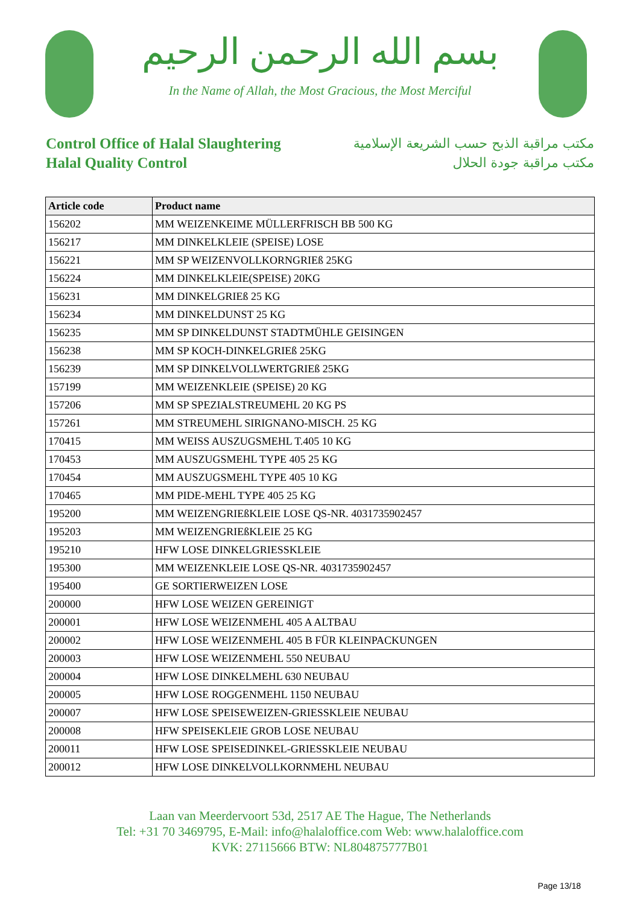بسم الله الرحمن الرحيم
In the Name of Allah, the Most Gracious, the Most Merciful
Control Office of Halal Slaughtering
Halal Quality Control
مكتب مراقبة الذبح حسب الشريعة الإسلامية
مكتب مراقبة جودة الحلال
| Article code | Product name |
| --- | --- |
| 156202 | MM WEIZENKEIME MÜLLERFRISCH BB 500 KG |
| 156217 | MM DINKELKLEIE (SPEISE) LOSE |
| 156221 | MM SP WEIZENVOLLKORNGRIEß 25KG |
| 156224 | MM DINKELKLEIE(SPEISE) 20KG |
| 156231 | MM DINKELGRIEß 25 KG |
| 156234 | MM DINKELDUNST 25 KG |
| 156235 | MM SP DINKELDUNST STADTMÜHLE GEISINGEN |
| 156238 | MM SP KOCH-DINKELGRIEß 25KG |
| 156239 | MM SP DINKELVOLLWERTGRIEß 25KG |
| 157199 | MM WEIZENKLEIE (SPEISE) 20 KG |
| 157206 | MM SP SPEZIALSTREUMEHL 20 KG PS |
| 157261 | MM STREUMEHL SIRIGNANO-MISCH. 25 KG |
| 170415 | MM WEISS AUSZUGSMEHL T.405 10 KG |
| 170453 | MM AUSZUGSMEHL TYPE 405 25 KG |
| 170454 | MM AUSZUGSMEHL TYPE 405 10 KG |
| 170465 | MM PIDE-MEHL TYPE 405 25 KG |
| 195200 | MM WEIZENGRIEßKLEIE LOSE QS-NR. 4031735902457 |
| 195203 | MM WEIZENGRIEßKLEIE 25 KG |
| 195210 | HFW LOSE DINKELGRIESSKLEIE |
| 195300 | MM WEIZENKLEIE LOSE QS-NR. 4031735902457 |
| 195400 | GE SORTIERWEIZEN LOSE |
| 200000 | HFW LOSE WEIZEN GEREINIGT |
| 200001 | HFW LOSE WEIZENMEHL 405 A ALTBAU |
| 200002 | HFW LOSE WEIZENMEHL 405 B FÜR KLEINPACKUNGEN |
| 200003 | HFW LOSE WEIZENMEHL 550 NEUBAU |
| 200004 | HFW LOSE DINKELMEHL 630 NEUBAU |
| 200005 | HFW LOSE ROGGENMEHL 1150 NEUBAU |
| 200007 | HFW LOSE SPEISEWEIZEN-GRIESSKLEIE NEUBAU |
| 200008 | HFW SPEISEKLEIE GROB LOSE NEUBAU |
| 200011 | HFW LOSE SPEISEDINKEL-GRIESSKLEIE NEUBAU |
| 200012 | HFW LOSE DINKELVOLLKORNMEHL NEUBAU |
Laan van Meerdervoort 53d, 2517 AE The Hague, The Netherlands
Tel: +31 70 3469795, E-Mail: info@halaloffice.com Web: www.halaloffice.com
KVK: 27115666 BTW: NL804875777B01
Page 13/18